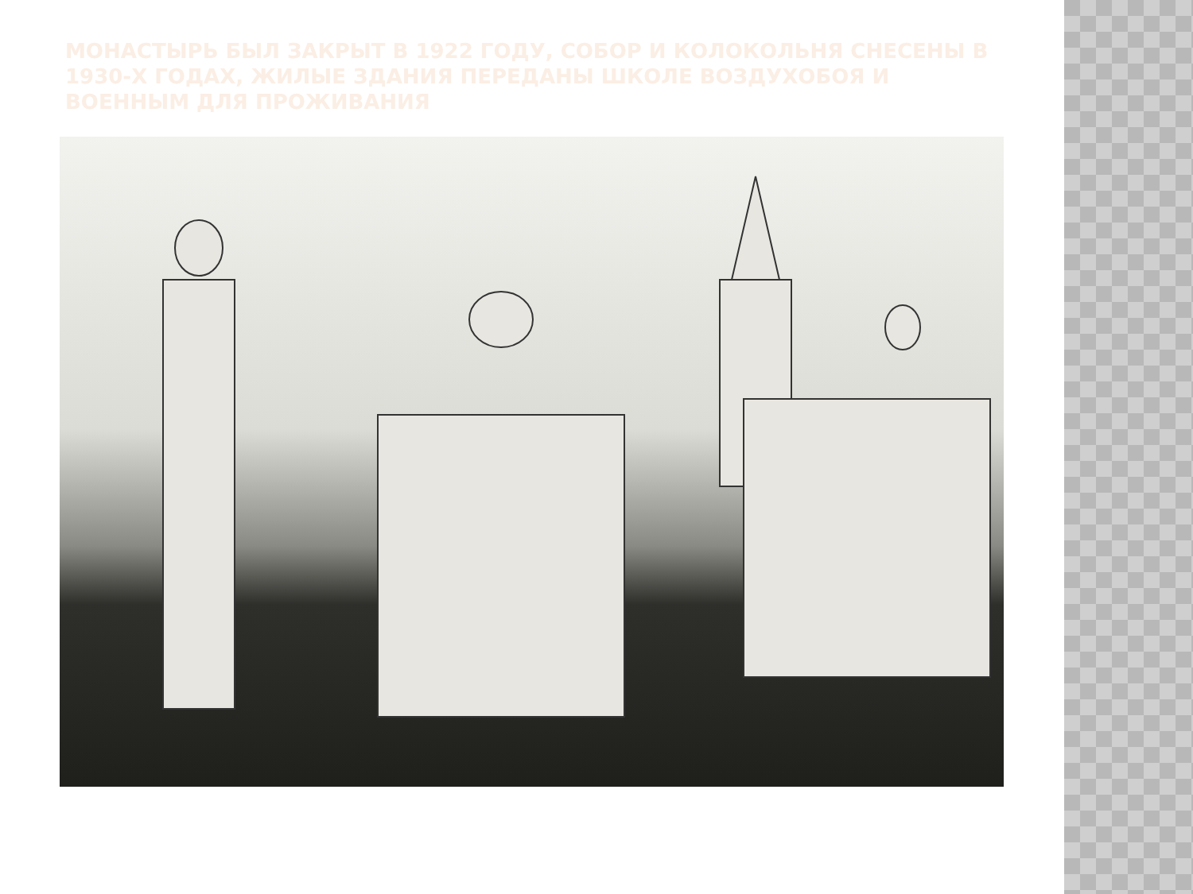МОНАСТЫРЬ БЫЛ ЗАКРЫТ В 1922 ГОДУ, СОБОР И КОЛОКОЛЬНЯ СНЕСЕНЫ В 1930-Х ГОДАХ, ЖИЛЫЕ ЗДАНИЯ ПЕРЕДАНЫ ШКОЛЕ ВОЗДУХОБОЯ И ВОЕННЫМ ДЛЯ ПРОЖИВАНИЯ